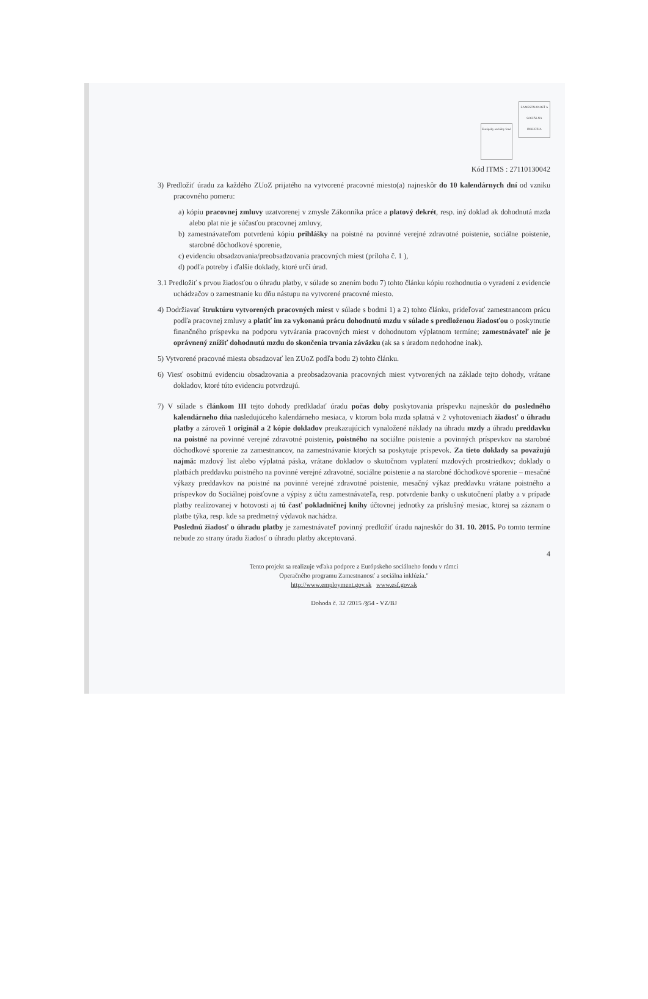Európsky sociálny fond ZAMESTNANOSŤ A SOCIÁLNA INKLÚZIA
Kód ITMS : 27110130042
3) Predložiť úradu za každého ZUoZ prijatého na vytvorené pracovné miesto(a) najneskôr do 10 kalendárnych dní od vzniku pracovného pomeru:
a) kópiu pracovnej zmluvy uzatvorenej v zmysle Zákonníka práce a platový dekrét, resp. iný doklad ak dohodnutá mzda alebo plat nie je súčasťou pracovnej zmluvy,
b) zamestnávateľom potvrdenú kópiu prihlášky na poistné na povinné verejné zdravotné poistenie, sociálne poistenie, starobné dôchodkové sporenie,
c) evidenciu obsadzovania/preobsadzovania pracovných miest (príloha č. 1 ),
d) podľa potreby i ďalšie doklady, ktoré určí úrad.
3.1 Predložiť s prvou žiadosťou o úhradu platby, v súlade so znením bodu 7) tohto článku kópiu rozhodnutia o vyradení z evidencie uchádzačov o zamestnanie ku dňu nástupu na vytvorené pracovné miesto.
4) Dodržiavať štruktúru vytvorených pracovných miest v súlade s bodmi 1) a 2) tohto článku, prideľovať zamestnancom prácu podľa pracovnej zmluvy a platiť im za vykonanú prácu dohodnutú mzdu v súlade s predloženou žiadosťou o poskytnutie finančného príspevku na podporu vytvárania pracovných miest v dohodnutom výplatnom termíne; zamestnávateľ nie je oprávnený znížiť dohodnutú mzdu do skončenia trvania záväzku (ak sa s úradom nedohodne inak).
5) Vytvorené pracovné miesta obsadzovať len ZUoZ podľa bodu 2) tohto článku.
6) Viesť osobitnú evidenciu obsadzovania a preobsadzovania pracovných miest vytvorených na základe tejto dohody, vrátane dokladov, ktoré túto evidenciu potvrdzujú.
7) V súlade s článkom III tejto dohody predkladať úradu počas doby poskytovania príspevku najneskôr do posledného kalendárneho dňa nasledujúceho kalendárneho mesiaca, v ktorom bola mzda splatná v 2 vyhotoveniach žiadosť o úhradu platby a zároveň 1 originál a 2 kópie dokladov preukazujúcich vynaložené náklady na úhradu mzdy a úhradu preddavku na poistné na povinné verejné zdravotné poistenie, poistného na sociálne poistenie a povinných príspevkov na starobné dôchodkové sporenie za zamestnancov, na zamestnávanie ktorých sa poskytuje príspevok. Za tieto doklady sa považujú najmä: mzdový list alebo výplatná páska, vrátane dokladov o skutočnom vyplatení mzdových prostriedkov; doklady o platbách preddavku poistného na povinné verejné zdravotné, sociálne poistenie a na starobné dôchodkové sporenie – mesačné výkazy preddavkov na poistné na povinné verejné zdravotné poistenie, mesačný výkaz preddavku vrátane poistného a príspevkov do Sociálnej poisťovne a výpisy z účtu zamestnávateľa, resp. potvrdenie banky o uskutočnení platby a v prípade platby realizovanej v hotovosti aj tú časť pokladničnej knihy účtovnej jednotky za príslušný mesiac, ktorej sa záznam o platbe týka, resp. kde sa predmetný výdavok nachádza.
Poslednú žiadosť o úhradu platby je zamestnávateľ povinný predložiť úradu najneskôr do 31. 10. 2015. Po tomto termíne nebude zo strany úradu žiadosť o úhradu platby akceptovaná.
4
Tento projekt sa realizuje vďaka podpore z Európskeho sociálneho fondu v rámci
Operačného programu Zamestnanosť a sociálna inklúzia."
http://www.employment.gov.sk www.esf.gov.sk
Dohoda č. 32 /2015 /§54 - VZ/BJ